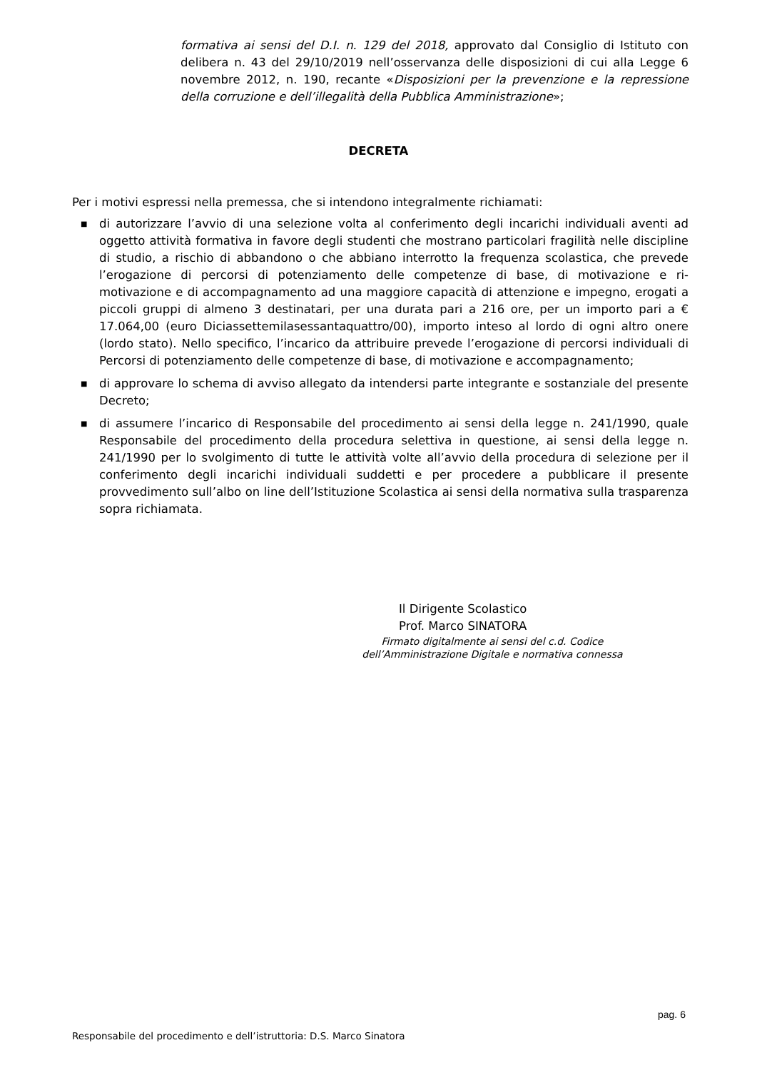formativa ai sensi del D.I. n. 129 del 2018, approvato dal Consiglio di Istituto con delibera n. 43 del 29/10/2019 nell’osservanza delle disposizioni di cui alla Legge 6 novembre 2012, n. 190, recante «Disposizioni per la prevenzione e la repressione della corruzione e dell’illegalità della Pubblica Amministrazione»;
DECRETA
Per i motivi espressi nella premessa, che si intendono integralmente richiamati:
■ di autorizzare l’avvio di una selezione volta al conferimento degli incarichi individuali aventi ad oggetto attività formativa in favore degli studenti che mostrano particolari fragilità nelle discipline di studio, a rischio di abbandono o che abbiano interrotto la frequenza scolastica, che prevede l’erogazione di percorsi di potenziamento delle competenze di base, di motivazione e ri-motivazione e di accompagnamento ad una maggiore capacità di attenzione e impegno, erogati a piccoli gruppi di almeno 3 destinatari, per una durata pari a 216 ore, per un importo pari a € 17.064,00 (euro Diciassettemilasessantaquattro/00), importo inteso al lordo di ogni altro onere (lordo stato). Nello specifico, l’incarico da attribuire prevede l’erogazione di percorsi individuali di Percorsi di potenziamento delle competenze di base, di motivazione e accompagnamento;
■ di approvare lo schema di avviso allegato da intendersi parte integrante e sostanziale del presente Decreto;
■ di assumere l’incarico di Responsabile del procedimento ai sensi della legge n. 241/1990, quale Responsabile del procedimento della procedura selettiva in questione, ai sensi della legge n. 241/1990 per lo svolgimento di tutte le attività volte all’avvio della procedura di selezione per il conferimento degli incarichi individuali suddetti e per procedere a pubblicare il presente provvedimento sull’albo on line dell’Istituzione Scolastica ai sensi della normativa sulla trasparenza sopra richiamata.
Il Dirigente Scolastico
Prof. Marco SINATORA
Firmato digitalmente ai sensi del c.d. Codice
dell’Amministrazione Digitale e normativa connessa
pag. 6
Responsabile del procedimento e dell’istruttoria: D.S. Marco Sinatora